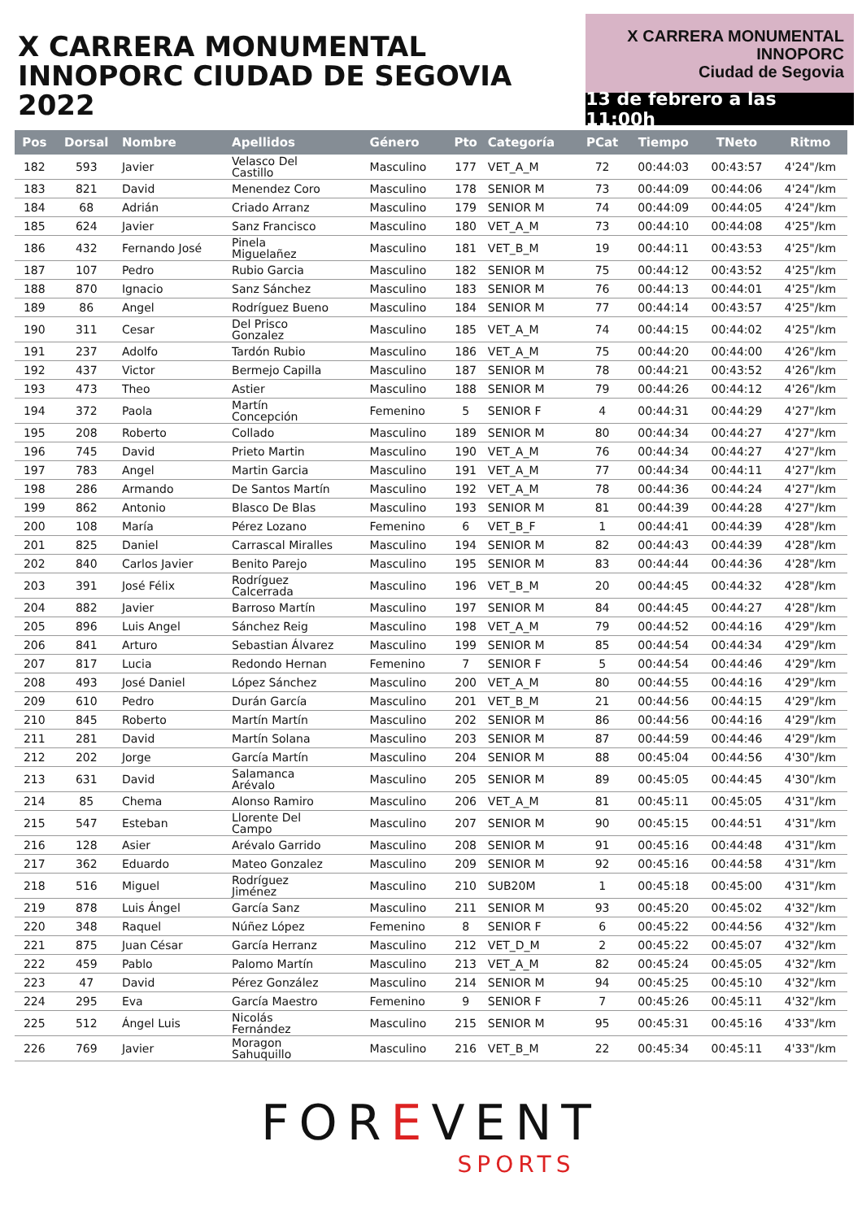X CARRERA MONUMENTAL
INNOPORC CIUDAD DE SEGOVIA 2022
X CARRERA MONUMENTAL
INNOPORC
Ciudad de Segovia
13 de febrero a las 11:00h
| Pos | Dorsal | Nombre | Apellidos | Género | Pto | Categoría | PCat | Tiempo | TNeto | Ritmo |
| --- | --- | --- | --- | --- | --- | --- | --- | --- | --- | --- |
| 182 | 593 | Javier | Velasco Del Castillo | Masculino | 177 | VET_A_M | 72 | 00:44:03 | 00:43:57 | 4'24"/km |
| 183 | 821 | David | Menendez Coro | Masculino | 178 | SENIOR M | 73 | 00:44:09 | 00:44:06 | 4'24"/km |
| 184 | 68 | Adrián | Criado Arranz | Masculino | 179 | SENIOR M | 74 | 00:44:09 | 00:44:05 | 4'24"/km |
| 185 | 624 | Javier | Sanz Francisco | Masculino | 180 | VET_A_M | 73 | 00:44:10 | 00:44:08 | 4'25"/km |
| 186 | 432 | Fernando José | Pinela Miguelañez | Masculino | 181 | VET_B_M | 19 | 00:44:11 | 00:43:53 | 4'25"/km |
| 187 | 107 | Pedro | Rubio Garcia | Masculino | 182 | SENIOR M | 75 | 00:44:12 | 00:43:52 | 4'25"/km |
| 188 | 870 | Ignacio | Sanz Sánchez | Masculino | 183 | SENIOR M | 76 | 00:44:13 | 00:44:01 | 4'25"/km |
| 189 | 86 | Angel | Rodríguez Bueno | Masculino | 184 | SENIOR M | 77 | 00:44:14 | 00:43:57 | 4'25"/km |
| 190 | 311 | Cesar | Del Prisco Gonzalez | Masculino | 185 | VET_A_M | 74 | 00:44:15 | 00:44:02 | 4'25"/km |
| 191 | 237 | Adolfo | Tardón Rubio | Masculino | 186 | VET_A_M | 75 | 00:44:20 | 00:44:00 | 4'26"/km |
| 192 | 437 | Victor | Bermejo Capilla | Masculino | 187 | SENIOR M | 78 | 00:44:21 | 00:43:52 | 4'26"/km |
| 193 | 473 | Theo | Astier | Masculino | 188 | SENIOR M | 79 | 00:44:26 | 00:44:12 | 4'26"/km |
| 194 | 372 | Paola | Martín Concepción | Femenino | 5 | SENIOR F | 4 | 00:44:31 | 00:44:29 | 4'27"/km |
| 195 | 208 | Roberto | Collado | Masculino | 189 | SENIOR M | 80 | 00:44:34 | 00:44:27 | 4'27"/km |
| 196 | 745 | David | Prieto Martin | Masculino | 190 | VET_A_M | 76 | 00:44:34 | 00:44:27 | 4'27"/km |
| 197 | 783 | Angel | Martin Garcia | Masculino | 191 | VET_A_M | 77 | 00:44:34 | 00:44:11 | 4'27"/km |
| 198 | 286 | Armando | De Santos Martín | Masculino | 192 | VET_A_M | 78 | 00:44:36 | 00:44:24 | 4'27"/km |
| 199 | 862 | Antonio | Blasco De Blas | Masculino | 193 | SENIOR M | 81 | 00:44:39 | 00:44:28 | 4'27"/km |
| 200 | 108 | María | Pérez Lozano | Femenino | 6 | VET_B_F | 1 | 00:44:41 | 00:44:39 | 4'28"/km |
| 201 | 825 | Daniel | Carrascal Miralles | Masculino | 194 | SENIOR M | 82 | 00:44:43 | 00:44:39 | 4'28"/km |
| 202 | 840 | Carlos Javier | Benito Parejo | Masculino | 195 | SENIOR M | 83 | 00:44:44 | 00:44:36 | 4'28"/km |
| 203 | 391 | José Félix | Rodríguez Calcerrada | Masculino | 196 | VET_B_M | 20 | 00:44:45 | 00:44:32 | 4'28"/km |
| 204 | 882 | Javier | Barroso Martín | Masculino | 197 | SENIOR M | 84 | 00:44:45 | 00:44:27 | 4'28"/km |
| 205 | 896 | Luis Angel | Sánchez Reig | Masculino | 198 | VET_A_M | 79 | 00:44:52 | 00:44:16 | 4'29"/km |
| 206 | 841 | Arturo | Sebastian Álvarez | Masculino | 199 | SENIOR M | 85 | 00:44:54 | 00:44:34 | 4'29"/km |
| 207 | 817 | Lucia | Redondo Hernan | Femenino | 7 | SENIOR F | 5 | 00:44:54 | 00:44:46 | 4'29"/km |
| 208 | 493 | José Daniel | López Sánchez | Masculino | 200 | VET_A_M | 80 | 00:44:55 | 00:44:16 | 4'29"/km |
| 209 | 610 | Pedro | Durán García | Masculino | 201 | VET_B_M | 21 | 00:44:56 | 00:44:15 | 4'29"/km |
| 210 | 845 | Roberto | Martín Martín | Masculino | 202 | SENIOR M | 86 | 00:44:56 | 00:44:16 | 4'29"/km |
| 211 | 281 | David | Martín Solana | Masculino | 203 | SENIOR M | 87 | 00:44:59 | 00:44:46 | 4'29"/km |
| 212 | 202 | Jorge | García Martín | Masculino | 204 | SENIOR M | 88 | 00:45:04 | 00:44:56 | 4'30"/km |
| 213 | 631 | David | Salamanca Arévalo | Masculino | 205 | SENIOR M | 89 | 00:45:05 | 00:44:45 | 4'30"/km |
| 214 | 85 | Chema | Alonso Ramiro | Masculino | 206 | VET_A_M | 81 | 00:45:11 | 00:45:05 | 4'31"/km |
| 215 | 547 | Esteban | Llorente Del Campo | Masculino | 207 | SENIOR M | 90 | 00:45:15 | 00:44:51 | 4'31"/km |
| 216 | 128 | Asier | Arévalo Garrido | Masculino | 208 | SENIOR M | 91 | 00:45:16 | 00:44:48 | 4'31"/km |
| 217 | 362 | Eduardo | Mateo Gonzalez | Masculino | 209 | SENIOR M | 92 | 00:45:16 | 00:44:58 | 4'31"/km |
| 218 | 516 | Miguel | Rodríguez Jiménez | Masculino | 210 | SUB20M | 1 | 00:45:18 | 00:45:00 | 4'31"/km |
| 219 | 878 | Luis Ángel | García Sanz | Masculino | 211 | SENIOR M | 93 | 00:45:20 | 00:45:02 | 4'32"/km |
| 220 | 348 | Raquel | Núñez López | Femenino | 8 | SENIOR F | 6 | 00:45:22 | 00:44:56 | 4'32"/km |
| 221 | 875 | Juan César | García Herranz | Masculino | 212 | VET_D_M | 2 | 00:45:22 | 00:45:07 | 4'32"/km |
| 222 | 459 | Pablo | Palomo Martín | Masculino | 213 | VET_A_M | 82 | 00:45:24 | 00:45:05 | 4'32"/km |
| 223 | 47 | David | Pérez González | Masculino | 214 | SENIOR M | 94 | 00:45:25 | 00:45:10 | 4'32"/km |
| 224 | 295 | Eva | García Maestro | Femenino | 9 | SENIOR F | 7 | 00:45:26 | 00:45:11 | 4'32"/km |
| 225 | 512 | Ángel Luis | Nicolás Fernández | Masculino | 215 | SENIOR M | 95 | 00:45:31 | 00:45:16 | 4'33"/km |
| 226 | 769 | Javier | Moragon Sahuquillo | Masculino | 216 | VET_B_M | 22 | 00:45:34 | 00:45:11 | 4'33"/km |
FOREVENT
SPORTS